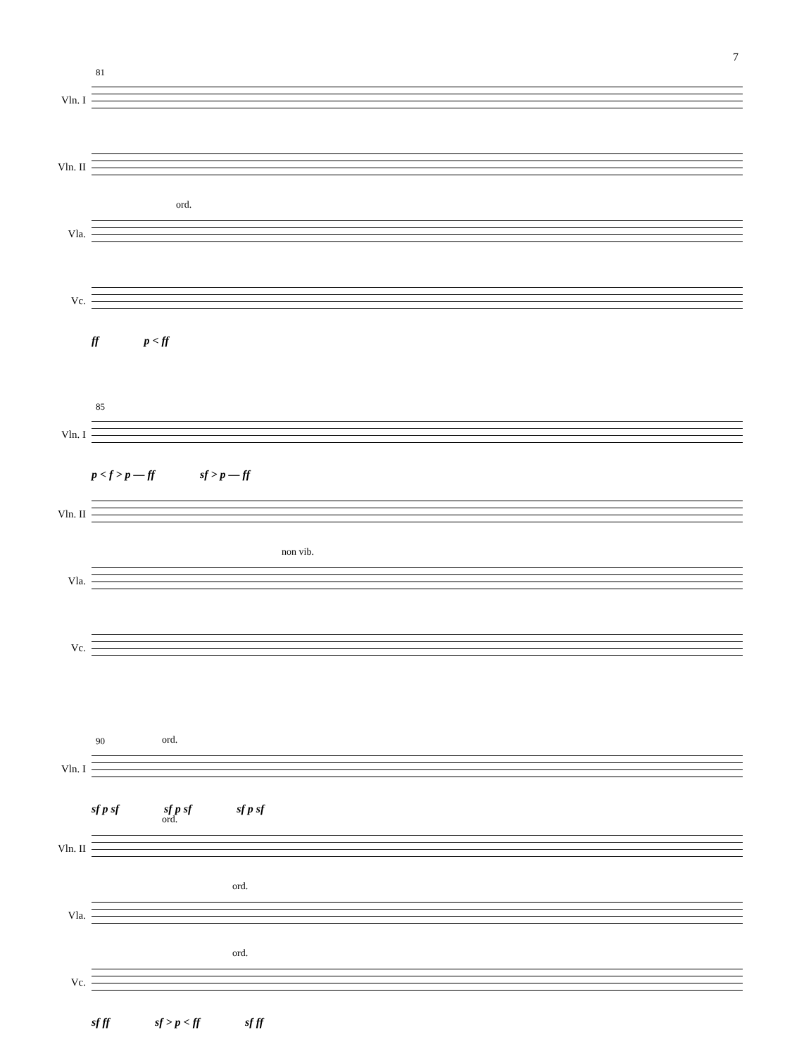7
81
Vln. I
Vln. II
Vla.
ord.
Vc.
ff p < ff
85
Vln. I
p < f > p — ff sf > p — ff
Vln. II
Vla.
non vib.
Vc.
90
Vln. I
ord.
sf p sf sf p sf sf p sf
Vln. II
ord.
Vla.
ord.
Vc.
ord.
sf ff sf > p < ff sf ff